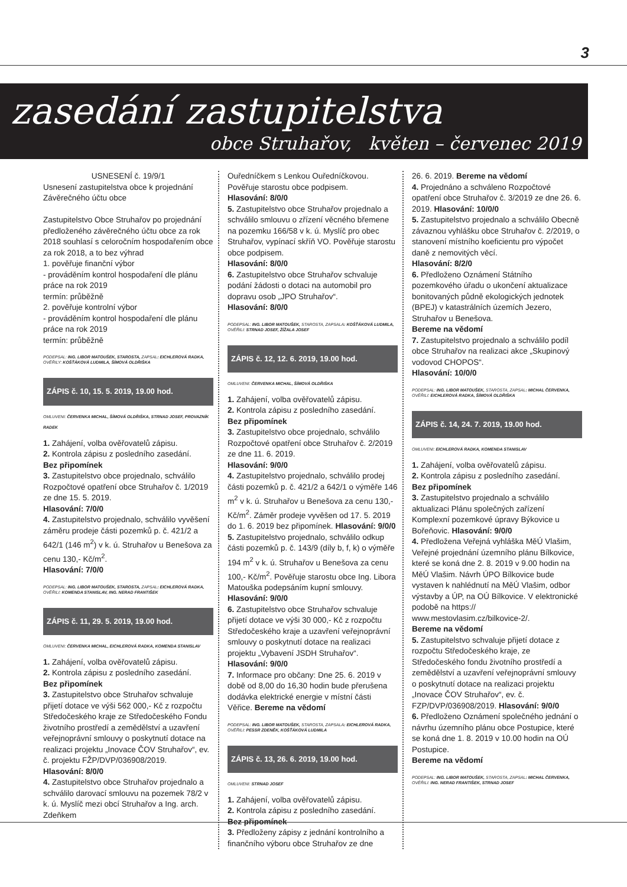3
zasedání zastupitelstva
obce Struhařov, květen – červenec 2019
USNESENÍ č. 19/9/1
Usnesení zastupitelstva obce k projednání Závěrečného účtu obce
Zastupitelstvo Obce Struhařov po projednání předloženého závěrečného účtu obce za rok 2018 souhlasí s celoročním hospodařením obce za rok 2018, a to bez výhrad
1. pověřuje finanční výbor
- prováděním kontrol hospodaření dle plánu práce na rok 2019
termín: průběžně
2. pověřuje kontrolní výbor
- prováděním kontrol hospodaření dle plánu práce na rok 2019
termín: průběžně
PODEPSAL: ING. LIBOR MATOUŠEK, STAROSTA, ZAPSAL: EICHLEROVÁ RADKA, OVĚŘILY: KOŠŤÁKOVÁ LUDMILA, ŠÍMOVÁ OLDŘIŠKA
ZÁPIS č. 10, 15. 5. 2019, 19.00 hod.
OMLUVENI: ČERVENKA MICHAL, ŠÍMOVÁ OLDŘIŠKA, STRNAD JOSEF, PROVAZNÍK RADEK
1. Zahájení, volba ověřovatelů zápisu.
2. Kontrola zápisu z posledního zasedání.
Bez připomínek
3. Zastupitelstvo obce projednalo, schválilo Rozpočtové opatření obce Struhařov č. 1/2019 ze dne 15. 5. 2019.
Hlasování: 7/0/0
4. Zastupitelstvo projednalo, schválilo vyvěšení záměru prodeje části pozemků p. č. 421/2 a 642/1 (146 m<sup>2</sup>) v k. ú. Struhařov u Benešova za cenu 130,- Kč/m<sup>2</sup>.
Hlasování: 7/0/0
PODEPSAL: ING. LIBOR MATOUŠEK, STAROSTA, ZAPSAL: EICHLEROVÁ RADKA, OVĚŘILI: KOMENDA STANISLAV, ING. NERAD FRANTIŠEK
ZÁPIS č. 11, 29. 5. 2019, 19.00 hod.
OMLUVENI: ČERVENKA MICHAL, EICHLEROVÁ RADKA, KOMENDA STANISLAV
1. Zahájení, volba ověřovatelů zápisu.
2. Kontrola zápisu z posledního zasedání.
Bez připomínek
3. Zastupitelstvo obce Struhařov schvaluje přijetí dotace ve výši 562 000,- Kč z rozpočtu Středočeského kraje ze Středočeského Fondu životního prostředí a zemědělství a uzavření veřejnoprávní smlouvy o poskytnutí dotace na realizaci projektu „Inovace ČOV Struhařov“, ev. č. projektu FŽP/DVP/036908/2019.
Hlasování: 8/0/0
4. Zastupitelstvo obce Struhařov projednalo a schválilo darovací smlouvu na pozemek 78/2 v k. ú. Myslíč mezi obcí Struhařov a Ing. arch. Zdeňkem
Ouředníčkem s Lenkou Ouředníčkovou. Pověřuje starostu obce podpisem.
Hlasování: 8/0/0
5. Zastupitelstvo obce Struhařov projednalo a schválilo smlouvu o zřízení věcného břemene na pozemku 166/58 v k. ú. Myslíč pro obec Struhařov, vypínací skříň VO. Pověřuje starostu obce podpisem.
Hlasování: 8/0/0
6. Zastupitelstvo obce Struhařov schvaluje podání žádosti o dotaci na automobil pro dopravu osob „JPO Struhařov“.
Hlasování: 8/0/0
PODEPSAL: ING. LIBOR MATOUŠEK, STAROSTA, ZAPSALA: KOŠŤÁKOVÁ LUDMILA, OVĚŘILI: STRNAD JOSEF, ŽÍŽALA JOSEF
ZÁPIS č. 12, 12. 6. 2019, 19.00 hod.
OMLUVENI: ČERVENKA MICHAL, ŠÍMOVÁ OLDŘIŠKA
1. Zahájení, volba ověřovatelů zápisu.
2. Kontrola zápisu z posledního zasedání.
Bez připomínek
3. Zastupitelstvo obce projednalo, schválilo Rozpočtové opatření obce Struhařov č. 2/2019 ze dne 11. 6. 2019.
Hlasování: 9/0/0
4. Zastupitelstvo projednalo, schválilo prodej části pozemků p. č. 421/2 a 642/1 o výměře 146 m<sup>2</sup> v k. ú. Struhařov u Benešova za cenu 130,- Kč/m<sup>2</sup>. Záměr prodeje vyvěšen od 17. 5. 2019 do 1. 6. 2019 bez připomínek. Hlasování: 9/0/0
5. Zastupitelstvo projednalo, schválilo odkup části pozemků p. č. 143/9 (díly b, f, k) o výměře 194 m<sup>2</sup> v k. ú. Struhařov u Benešova za cenu 100,- Kč/m<sup>2</sup>. Pověřuje starostu obce Ing. Libora Matouška podepsáním kupní smlouvy. Hlasování: 9/0/0
6. Zastupitelstvo obce Struhařov schvaluje přijetí dotace ve výši 30 000,- Kč z rozpočtu Středočeského kraje a uzavření veřejnoprávní smlouvy o poskytnutí dotace na realizaci projektu „Vybavení JSDH Struhařov“. Hlasování: 9/0/0
7. Informace pro občany: Dne 25. 6. 2019 v době od 8,00 do 16,30 hodin bude přerušena dodávka elektrické energie v místní části Věřice. Bereme na vědomí
PODEPSAL: ING. LIBOR MATOUŠEK, STAROSTA, ZAPSALA: EICHLEROVÁ RADKA, OVĚŘILI: PESSR ZDENĚK, KOŠŤÁKOVÁ LUDMILA
ZÁPIS č. 13, 26. 6. 2019, 19.00 hod.
OMLUVENI: STRNAD JOSEF
1. Zahájení, volba ověřovatelů zápisu.
2. Kontrola zápisu z posledního zasedání.
Bez připomínek
3. Předloženy zápisy z jednání kontrolního a finančního výboru obce Struhařov ze dne
26. 6. 2019. Bereme na vědomí
4. Projednáno a schváleno Rozpočtové opatření obce Struhařov č. 3/2019 ze dne 26. 6. 2019. Hlasování: 10/0/0
5. Zastupitelstvo projednalo a schválilo Obecně závaznou vyhlášku obce Struhařov č. 2/2019, o stanovení místního koeficientu pro výpočet daně z nemovitých věcí.
Hlasování: 8/2/0
6. Předloženo Oznámení Státního pozemkového úřadu o ukončení aktualizace bonitovaných půdně ekologických jednotek (BPEJ) v katastrálních územích Jezero, Struhařov u Benešova.
Bereme na vědomí
7. Zastupitelstvo projednalo a schválilo podíl obce Struhařov na realizaci akce „Skupinový vodovod CHOPOS“.
Hlasování: 10/0/0
PODEPSAL: ING. LIBOR MATOUŠEK, STAROSTA, ZAPSAL: MICHAL ČERVENKA, OVĚŘILI: EICHLEROVÁ RADKA, ŠÍMOVÁ OLDŘIŠKA
ZÁPIS č. 14, 24. 7. 2019, 19.00 hod.
OMLUVENI: EICHLEROVÁ RADKA, KOMENDA STANISLAV
1. Zahájení, volba ověřovatelů zápisu.
2. Kontrola zápisu z posledního zasedání.
Bez připomínek
3. Zastupitelstvo projednalo a schválilo aktualizaci Plánu společných zařízení Komplexní pozemkové úpravy Býkovice u Bořeňovic. Hlasování: 9/0/0
4. Předložena Veřejná vyhláška MěÚ Vlašim, Veřejné projednání územního plánu Bílkovice, které se koná dne 2. 8. 2019 v 9.00 hodin na MěÚ Vlašim. Návrh ÚPO Bílkovice bude vystaven k nahlédnutí na MěÚ Vlašim, odbor výstavby a ÚP, na OÚ Bílkovice. V elektronické podobě na https:// www.mestovlasim.cz/bilkovice-2/.
Bereme na vědomí
5. Zastupitelstvo schvaluje přijetí dotace z rozpočtu Středočeského kraje, ze Středočeského fondu životního prostředí a zemědělství a uzavření veřejnoprávní smlouvy o poskytnutí dotace na realizaci projektu „Inovace ČOV Struhařov“, ev. č. FZP/DVP/036908/2019. Hlasování: 9/0/0
6. Předloženo Oznámení společného jednání o návrhu územního plánu obce Postupice, které se koná dne 1. 8. 2019 v 10.00 hodin na OÚ Postupice.
Bereme na vědomí
PODEPSAL: ING. LIBOR MATOUŠEK, STAROSTA, ZAPSAL: MICHAL ČERVENKA, OVĚŘILI: ING. NERAD FRANTIŠEK, STRNAD JOSEF